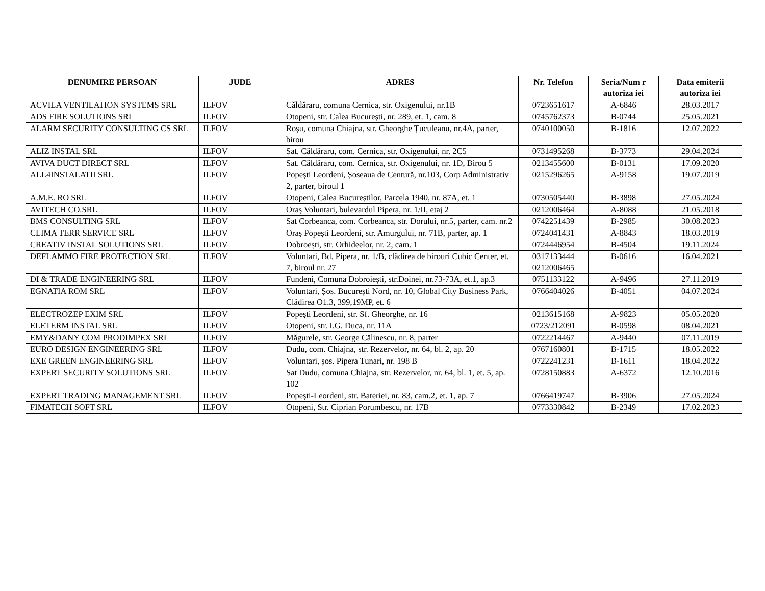| DENUMIRE PERSOAN | JUDE | ADRES | Nr. Telefon | Seria/Num r autoriza iei | Data emiterii autoriza iei |
| --- | --- | --- | --- | --- | --- |
| ACVILA VENTILATION SYSTEMS SRL | ILFOV | Căldăraru, comuna Cernica, str. Oxigenului, nr.1B | 0723651617 | A-6846 | 28.03.2017 |
| ADS FIRE SOLUTIONS SRL | ILFOV | Otopeni, str. Calea București, nr. 289, et. 1, cam. 8 | 0745762373 | B-0744 | 25.05.2021 |
| ALARM SECURITY CONSULTING CS SRL | ILFOV | Roșu, comuna Chiajna, str. Gheorghe Țuculeanu, nr.4A, parter, birou | 0740100050 | B-1816 | 12.07.2022 |
| ALIZ INSTAL SRL | ILFOV | Sat. Căldăraru, com. Cernica, str. Oxigenului, nr. 2C5 | 0731495268 | B-3773 | 29.04.2024 |
| AVIVA DUCT DIRECT SRL | ILFOV | Sat. Căldăraru, com. Cernica, str. Oxigenului, nr. 1D, Birou 5 | 0213455600 | B-0131 | 17.09.2020 |
| ALL4INSTALATII SRL | ILFOV | Popești Leordeni, Șoseaua de Centură, nr.103, Corp Administrativ 2, parter, biroul 1 | 0215296265 | A-9158 | 19.07.2019 |
| A.M.E. RO SRL | ILFOV | Otopeni, Calea Bucureștilor, Parcela 1940, nr. 87A, et. 1 | 0730505440 | B-3898 | 27.05.2024 |
| AVITECH CO.SRL | ILFOV | Oraș Voluntari, bulevardul Pipera, nr. 1/II, etaj 2 | 0212006464 | A-8088 | 21.05.2018 |
| BMS CONSULTING SRL | ILFOV | Sat Corbeanca, com. Corbeanca, str. Dorului, nr.5, parter, cam. nr.2 | 0742251439 | B-2985 | 30.08.2023 |
| CLIMA TERR SERVICE SRL | ILFOV | Oraș Popești Leordeni, str. Amurgului, nr. 71B, parter, ap. 1 | 0724041431 | A-8843 | 18.03.2019 |
| CREATIV INSTAL SOLUTIONS SRL | ILFOV | Dobroești, str. Orhideelor, nr. 2, cam. 1 | 0724446954 | B-4504 | 19.11.2024 |
| DEFLAMMO FIRE PROTECTION SRL | ILFOV | Voluntari, Bd. Pipera, nr. 1/B, clădirea de birouri Cubic Center, et. 7, biroul nr. 27 | 0317133444 0212006465 | B-0616 | 16.04.2021 |
| DI & TRADE ENGINEERING SRL | ILFOV | Fundeni, Comuna Dobroiești, str.Doinei, nr.73-73A, et.1, ap.3 | 0751133122 | A-9496 | 27.11.2019 |
| EGNATIA ROM SRL | ILFOV | Voluntari, Șos. București Nord, nr. 10, Global City Business Park, Clădirea O1.3, 399,19MP, et. 6 | 0766404026 | B-4051 | 04.07.2024 |
| ELECTROZEP EXIM SRL | ILFOV | Popești Leordeni, str. Sf. Gheorghe, nr. 16 | 0213615168 | A-9823 | 05.05.2020 |
| ELETERM INSTAL SRL | ILFOV | Otopeni, str. I.G. Duca, nr. 11A | 0723/212091 | B-0598 | 08.04.2021 |
| EMY&DANY COM PRODIMPEX SRL | ILFOV | Măgurele, str. George Călinescu, nr. 8, parter | 0722214467 | A-9440 | 07.11.2019 |
| EURO DESIGN ENGINEERING SRL | ILFOV | Dudu, com. Chiajna, str. Rezervelor, nr. 64, bl. 2, ap. 20 | 0767160801 | B-1715 | 18.05.2022 |
| EXE GREEN ENGINEERING SRL | ILFOV | Voluntari, șos. Pipera Tunari, nr. 198 B | 0722241231 | B-1611 | 18.04.2022 |
| EXPERT SECURITY SOLUTIONS SRL | ILFOV | Sat Dudu, comuna Chiajna, str. Rezervelor, nr. 64, bl. 1, et. 5, ap. 102 | 0728150883 | A-6372 | 12.10.2016 |
| EXPERT TRADING MANAGEMENT SRL | ILFOV | Popești-Leordeni, str. Bateriei, nr. 83, cam.2, et. 1, ap. 7 | 0766419747 | B-3906 | 27.05.2024 |
| FIMATECH SOFT SRL | ILFOV | Otopeni, Str. Ciprian Porumbescu, nr. 17B | 0773330842 | B-2349 | 17.02.2023 |